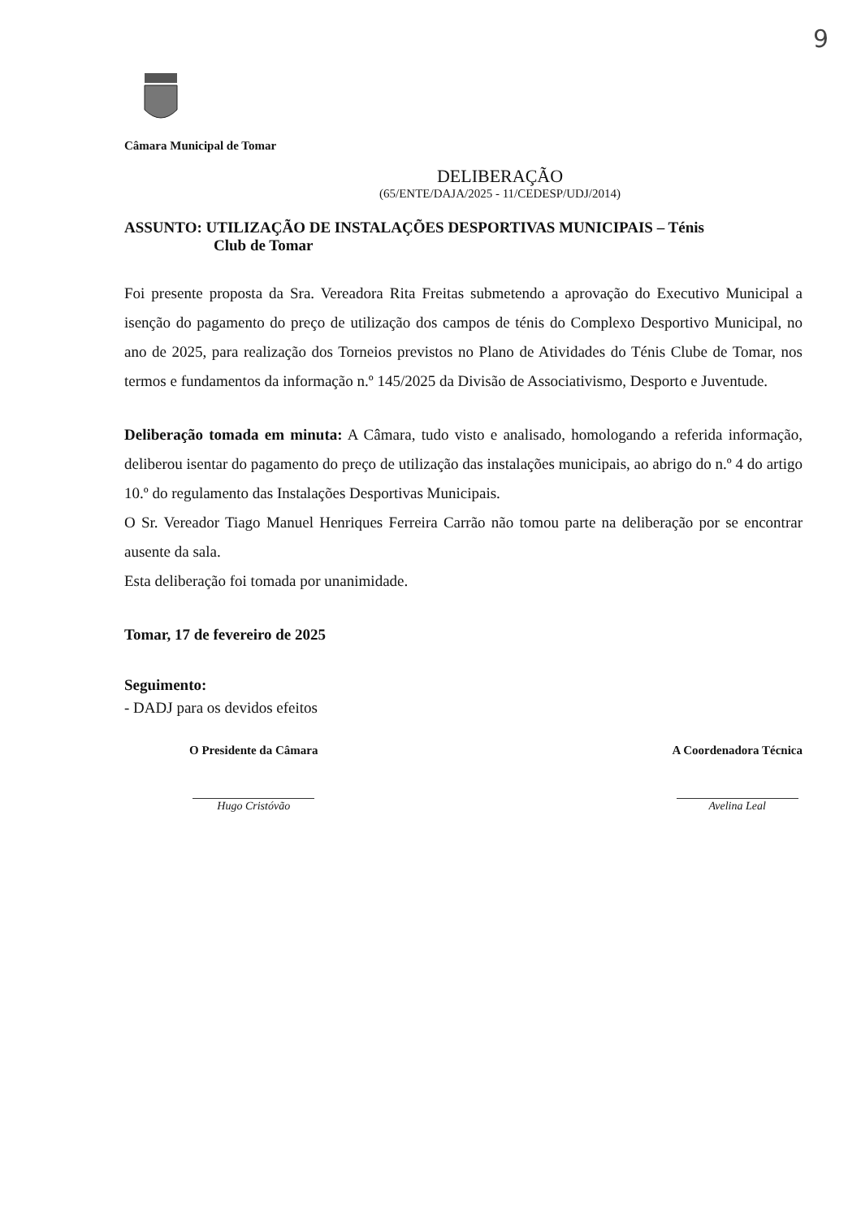9
Câmara Municipal de Tomar
DELIBERAÇÃO
(65/ENTE/DAJA/2025 - 11/CEDESP/UDJ/2014)
ASSUNTO: UTILIZAÇÃO DE INSTALAÇÕES DESPORTIVAS MUNICIPAIS – Ténis
Club de Tomar
Foi presente proposta da Sra. Vereadora Rita Freitas submetendo a aprovação do Executivo Municipal a isenção do pagamento do preço de utilização dos campos de ténis do Complexo Desportivo Municipal, no ano de 2025, para realização dos Torneios previstos no Plano de Atividades do Ténis Clube de Tomar, nos termos e fundamentos da informação n.º 145/2025 da Divisão de Associativismo, Desporto e Juventude.
Deliberação tomada em minuta: A Câmara, tudo visto e analisado, homologando a referida informação, deliberou isentar do pagamento do preço de utilização das instalações municipais, ao abrigo do n.º 4 do artigo 10.º do regulamento das Instalações Desportivas Municipais.
O Sr. Vereador Tiago Manuel Henriques Ferreira Carrão não tomou parte na deliberação por se encontrar ausente da sala.
Esta deliberação foi tomada por unanimidade.
Tomar, 17 de fevereiro de 2025
Seguimento:
- DADJ para os devidos efeitos
O Presidente da Câmara
Hugo Cristóvão
A Coordenadora Técnica
Avelina Leal